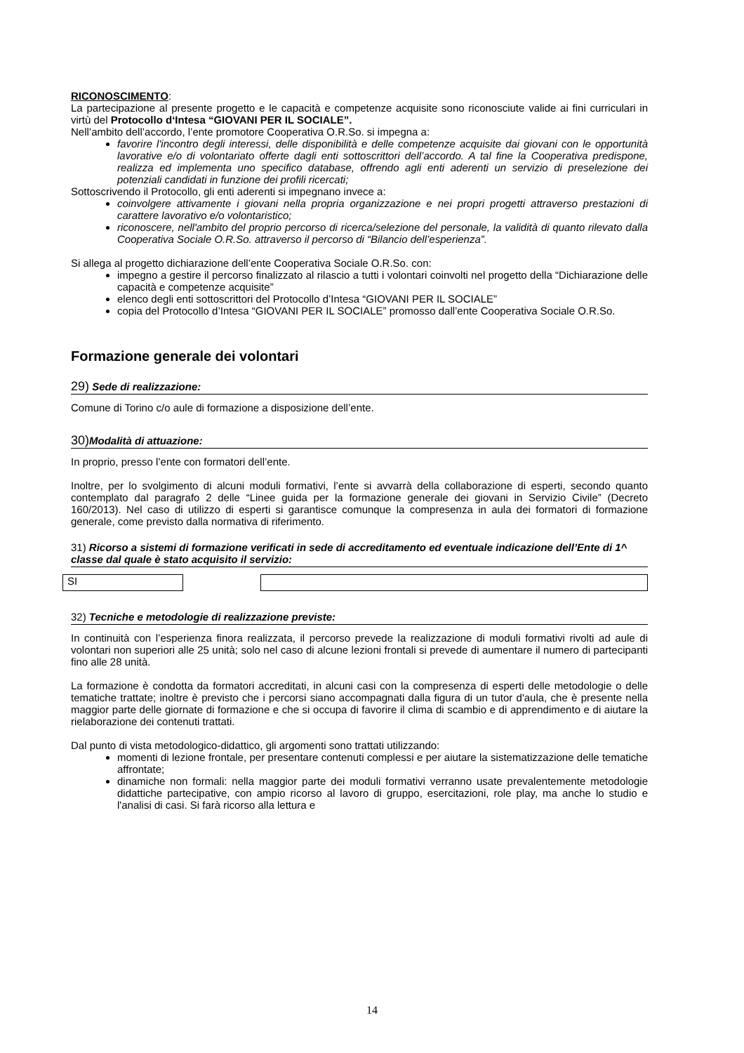RICONOSCIMENTO:
La partecipazione al presente progetto e le capacità e competenze acquisite sono riconosciute valide ai fini curriculari in virtù del Protocollo d‘Intesa “GIOVANI PER IL SOCIALE”.
Nell’ambito dell’accordo, l’ente promotore Cooperativa O.R.So. si impegna a:
favorire l'incontro degli interessi, delle disponibilità e delle competenze acquisite dai giovani con le opportunità lavorative e/o di volontariato offerte dagli enti sottoscrittori dell’accordo. A tal fine la Cooperativa predispone, realizza ed implementa uno specifico database, offrendo agli enti aderenti un servizio di preselezione dei potenziali candidati in funzione dei profili ricercati;
Sottoscrivendo il Protocollo, gli enti aderenti si impegnano invece a:
coinvolgere attivamente i giovani nella propria organizzazione e nei propri progetti attraverso prestazioni di carattere lavorativo e/o volontaristico;
riconoscere, nell'ambito del proprio percorso di ricerca/selezione del personale, la validità di quanto rilevato dalla Cooperativa Sociale O.R.So. attraverso il percorso di “Bilancio dell’esperienza”.
Si allega al progetto dichiarazione dell’ente Cooperativa Sociale O.R.So. con:
impegno a gestire il percorso finalizzato al rilascio a tutti i volontari coinvolti nel progetto della “Dichiarazione delle capacità e competenze acquisite”
elenco degli enti sottoscrittori del Protocollo d’Intesa “GIOVANI PER IL SOCIALE”
copia del Protocollo d’Intesa “GIOVANI PER IL SOCIALE” promosso dall’ente Cooperativa Sociale O.R.So.
Formazione generale dei volontari
29) Sede di realizzazione:
Comune di Torino c/o aule di formazione a disposizione dell’ente.
30) Modalità di attuazione:
In proprio, presso l’ente con formatori dell’ente.
Inoltre, per lo svolgimento di alcuni moduli formativi, l’ente si avvarrà della collaborazione di esperti, secondo quanto contemplato dal paragrafo 2 delle “Linee guida per la formazione generale dei giovani in Servizio Civile” (Decreto 160/2013). Nel caso di utilizzo di esperti si garantisce comunque la compresenza in aula dei formatori di formazione generale, come previsto dalla normativa di riferimento.
31) Ricorso a sistemi di formazione verificati in sede di accreditamento ed eventuale indicazione dell’Ente di 1^ classe dal quale è stato acquisito il servizio:
SI
32) Tecniche e metodologie di realizzazione previste:
In continuità con l’esperienza finora realizzata, il percorso prevede la realizzazione di moduli formativi rivolti ad aule di volontari non superiori alle 25 unità; solo nel caso di alcune lezioni frontali si prevede di aumentare il numero di partecipanti fino alle 28 unità.
La formazione è condotta da formatori accreditati, in alcuni casi con la compresenza di esperti delle metodologie o delle tematiche trattate; inoltre è previsto che i percorsi siano accompagnati dalla figura di un tutor d'aula, che è presente nella maggior parte delle giornate di formazione e che si occupa di favorire il clima di scambio e di apprendimento e di aiutare la rielaborazione dei contenuti trattati.
Dal punto di vista metodologico-didattico, gli argomenti sono trattati utilizzando:
momenti di lezione frontale, per presentare contenuti complessi e per aiutare la sistematizzazione delle tematiche affrontate;
dinamiche non formali: nella maggior parte dei moduli formativi verranno usate prevalentemente metodologie didattiche partecipative, con ampio ricorso al lavoro di gruppo, esercitazioni, role play, ma anche lo studio e l'analisi di casi. Si farà ricorso alla lettura e
14